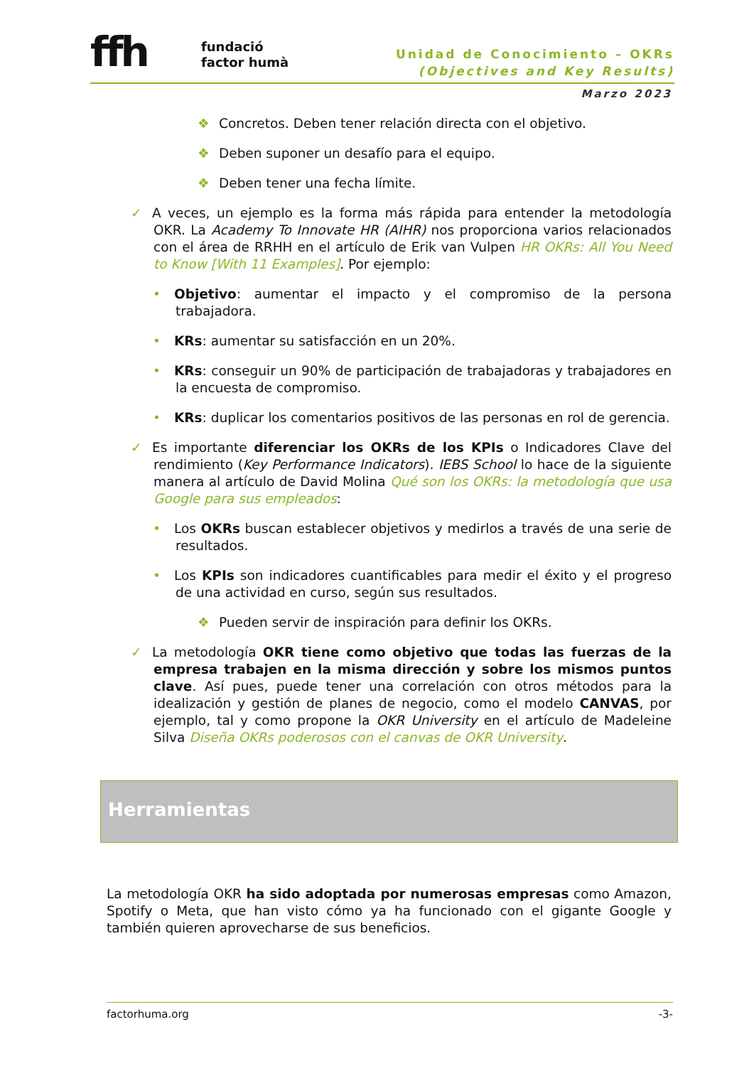ffh fundació
factor humà
Unidad de Conocimiento – OKRs
(Objectives and Key Results)
Marzo 2023
❖ Concretos. Deben tener relación directa con el objetivo.
❖ Deben suponer un desafío para el equipo.
❖ Deben tener una fecha límite.
✓ A veces, un ejemplo es la forma más rápida para entender la metodología OKR. La Academy To Innovate HR (AIHR) nos proporciona varios relacionados con el área de RRHH en el artículo de Erik van Vulpen HR OKRs: All You Need to Know [With 11 Examples]. Por ejemplo:
• Objetivo: aumentar el impacto y el compromiso de la persona trabajadora.
• KRs: aumentar su satisfacción en un 20%.
• KRs: conseguir un 90% de participación de trabajadoras y trabajadores en la encuesta de compromiso.
• KRs: duplicar los comentarios positivos de las personas en rol de gerencia.
✓ Es importante diferenciar los OKRs de los KPIs o Indicadores Clave del rendimiento (Key Performance Indicators). IEBS School lo hace de la siguiente manera al artículo de David Molina Qué son los OKRs: la metodología que usa Google para sus empleados:
• Los OKRs buscan establecer objetivos y medirlos a través de una serie de resultados.
• Los KPIs son indicadores cuantificables para medir el éxito y el progreso de una actividad en curso, según sus resultados.
❖ Pueden servir de inspiración para definir los OKRs.
✓ La metodología OKR tiene como objetivo que todas las fuerzas de la empresa trabajen en la misma dirección y sobre los mismos puntos clave. Así pues, puede tener una correlación con otros métodos para la idealización y gestión de planes de negocio, como el modelo CANVAS, por ejemplo, tal y como propone la OKR University en el artículo de Madeleine Silva Diseña OKRs poderosos con el canvas de OKR University.
Herramientas
La metodología OKR ha sido adoptada por numerosas empresas como Amazon, Spotify o Meta, que han visto cómo ya ha funcionado con el gigante Google y también quieren aprovecharse de sus beneficios.
factorhuma.org -3-